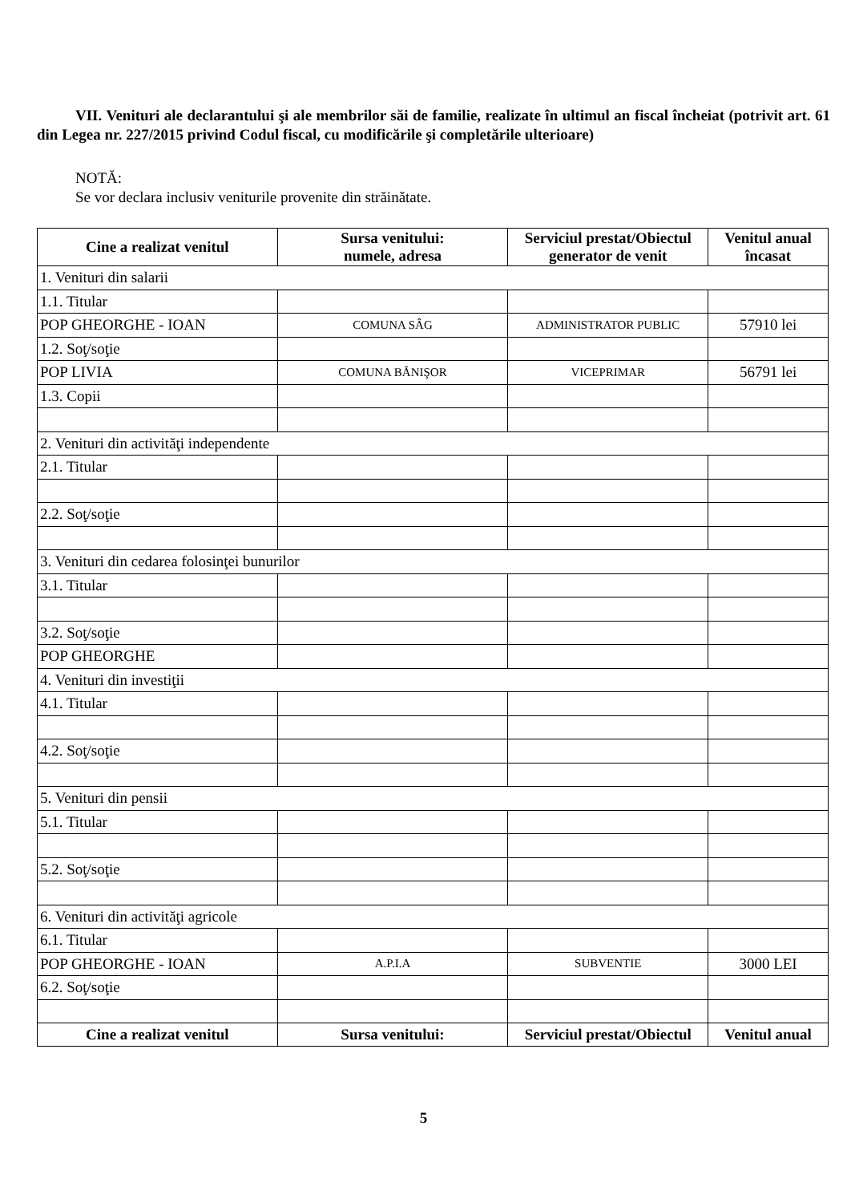VII. Venituri ale declarantului şi ale membrilor săi de familie, realizate în ultimul an fiscal încheiat (potrivit art. 61 din Legea nr. 227/2015 privind Codul fiscal, cu modificările şi completările ulterioare)
NOTĂ:
Se vor declara inclusiv veniturile provenite din străinătate.
| Cine a realizat venitul | Sursa venitului: numele, adresa | Serviciul prestat/Obiectul generator de venit | Venitul anual încasat |
| --- | --- | --- | --- |
| 1. Venituri din salarii | | | |
| 1.1. Titular | | | |
| POP GHEORGHE - IOAN | COMUNA SÂG | ADMINISTRATOR PUBLIC | 57910 lei |
| 1.2. Soţ/soţie | | | |
| POP LIVIA | COMUNA BĂNIŞOR | VICEPRIMAR | 56791 lei |
| 1.3. Copii | | | |
| 2. Venituri din activităţi independente | | | |
| 2.1. Titular | | | |
| 2.2. Soţ/soţie | | | |
| 3. Venituri din cedarea folosinţei bunurilor | | | |
| 3.1. Titular | | | |
| 3.2. Soţ/soţie | | | |
| POP GHEORGHE | | | |
| 4. Venituri din investiţii | | | |
| 4.1. Titular | | | |
| 4.2. Soţ/soţie | | | |
| 5. Venituri din pensii | | | |
| 5.1. Titular | | | |
| 5.2. Soţ/soţie | | | |
| 6. Venituri din activităţi agricole | | | |
| 6.1. Titular | | | |
| POP GHEORGHE - IOAN | A.P.I.A | SUBVENTIE | 3000 LEI |
| 6.2. Soţ/soţie | | | |
| Cine a realizat venitul | Sursa venitului: | Serviciul prestat/Obiectul | Venitul anual |
5